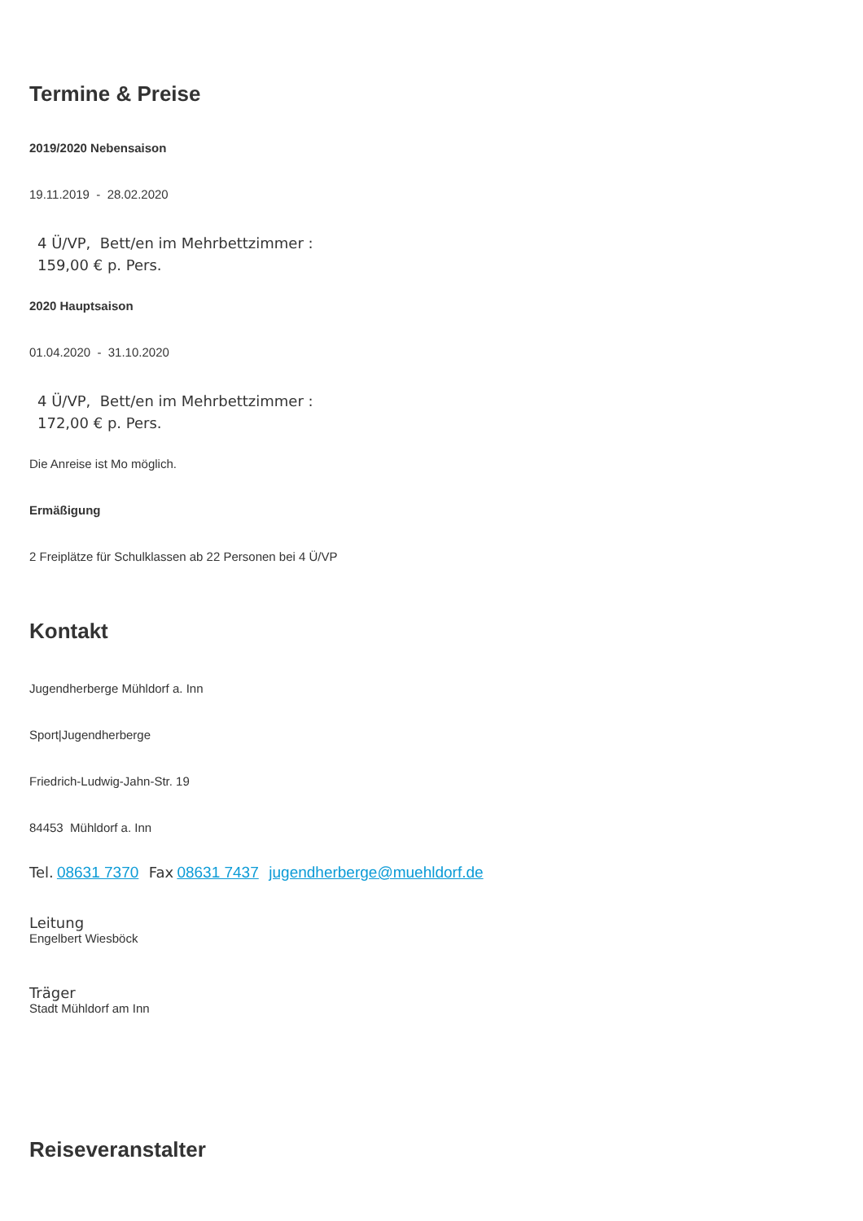Termine & Preise
2019/2020 Nebensaison
19.11.2019 - 28.02.2020
4 Ü/VP, Bett/en im Mehrbettzimmer :
159,00 € p. Pers.
2020 Hauptsaison
01.04.2020 - 31.10.2020
4 Ü/VP, Bett/en im Mehrbettzimmer :
172,00 € p. Pers.
Die Anreise ist Mo möglich.
Ermäßigung
2 Freiplätze für Schulklassen ab 22 Personen bei 4 Ü/VP
Kontakt
Jugendherberge Mühldorf a. Inn
Sport|Jugendherberge
Friedrich-Ludwig-Jahn-Str. 19
84453 Mühldorf a. Inn
Tel. 08631 7370 Fax 08631 7437 jugendherberge@muehldorf.de
Leitung
Engelbert Wiesböck
Träger
Stadt Mühldorf am Inn
Reiseveranstalter